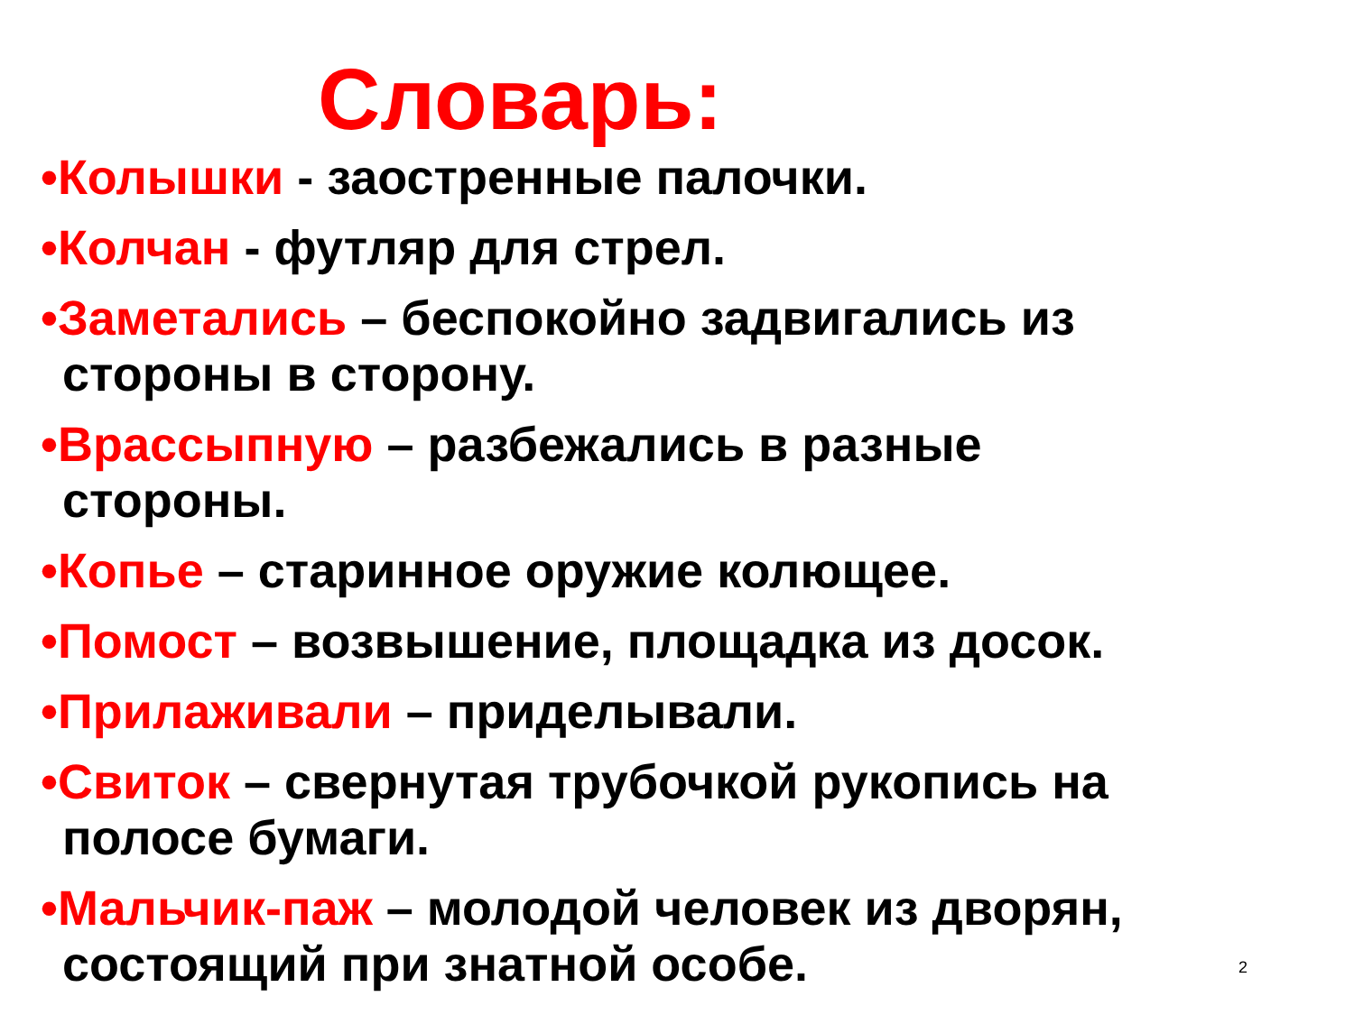Словарь:
•Колышки - заостренные палочки.
•Колчан - футляр для стрел.
•Заметались – беспокойно задвигались из стороны в сторону.
•Врассыпную – разбежались в разные стороны.
•Копье – старинное оружие колющее.
•Помост – возвышение, площадка из досок.
•Прилаживали – приделывали.
•Свиток – свернутая трубочкой рукопись на полосе бумаги.
•Мальчик-паж – молодой человек из дворян, состоящий при знатной особе.
2